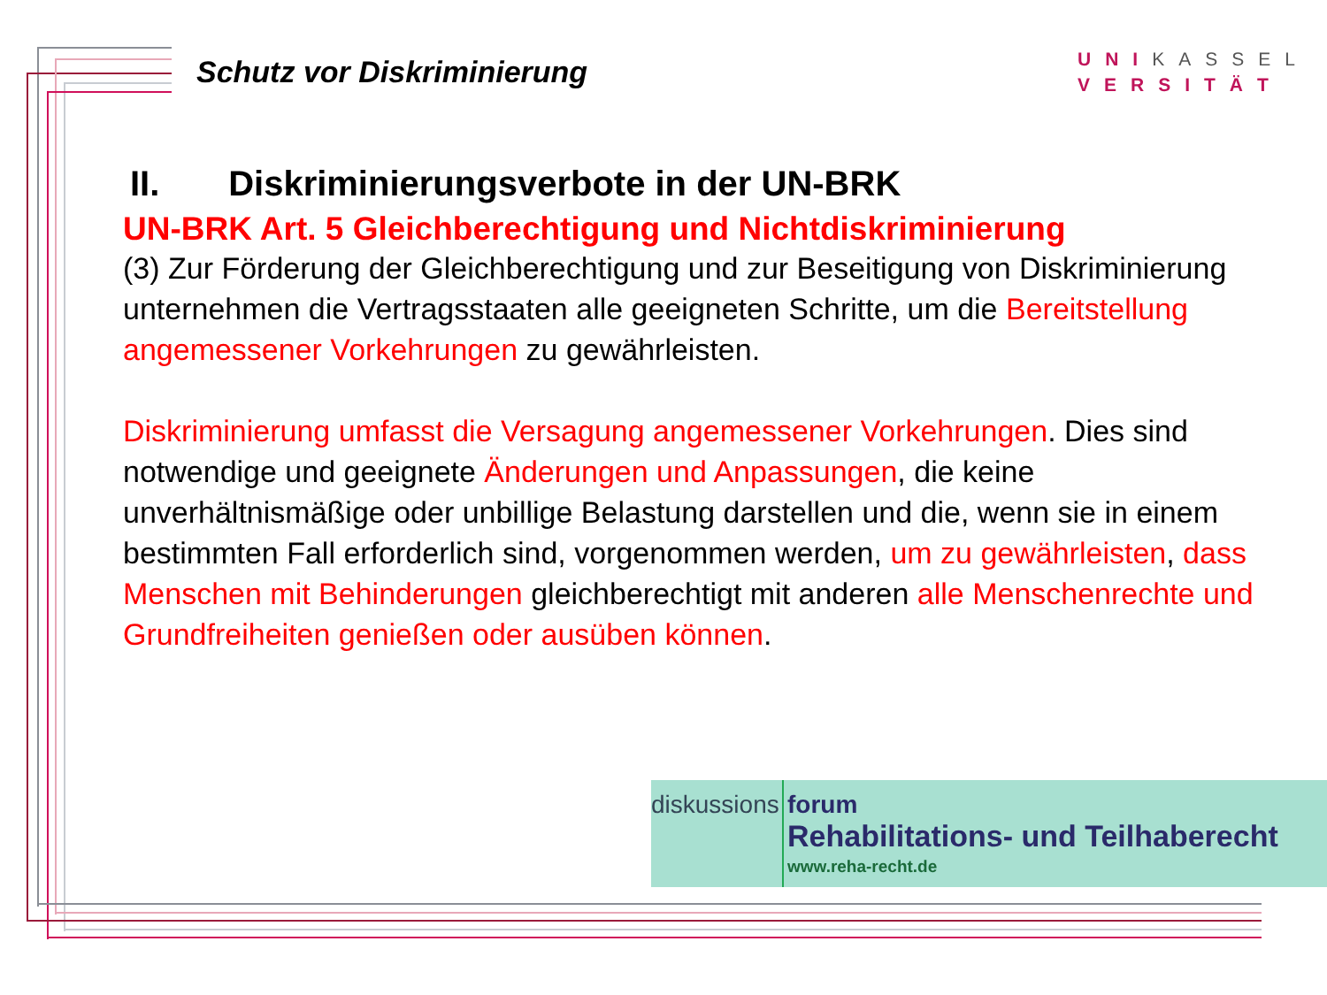Schutz vor Diskriminierung
UNIKASSEL
VERSITÄT
II. Diskriminierungsverbote in der UN-BRK
UN-BRK Art. 5 Gleichberechtigung und Nichtdiskriminierung
(3) Zur Förderung der Gleichberechtigung und zur Beseitigung von Diskriminierung unternehmen die Vertragsstaaten alle geeigneten Schritte, um die Bereitstellung angemessener Vorkehrungen zu gewährleisten.
Diskriminierung umfasst die Versagung angemessener Vorkehrungen. Dies sind notwendige und geeignete Änderungen und Anpassungen, die keine unverhältnismäßige oder unbillige Belastung darstellen und die, wenn sie in einem bestimmten Fall erforderlich sind, vorgenommen werden, um zu gewährleisten, dass Menschen mit Behinderungen gleichberechtigt mit anderen alle Menschenrechte und Grundfreiheiten genießen oder ausüben können.
diskussions
forum
Rehabilitations- und Teilhaberecht
www.reha-recht.de